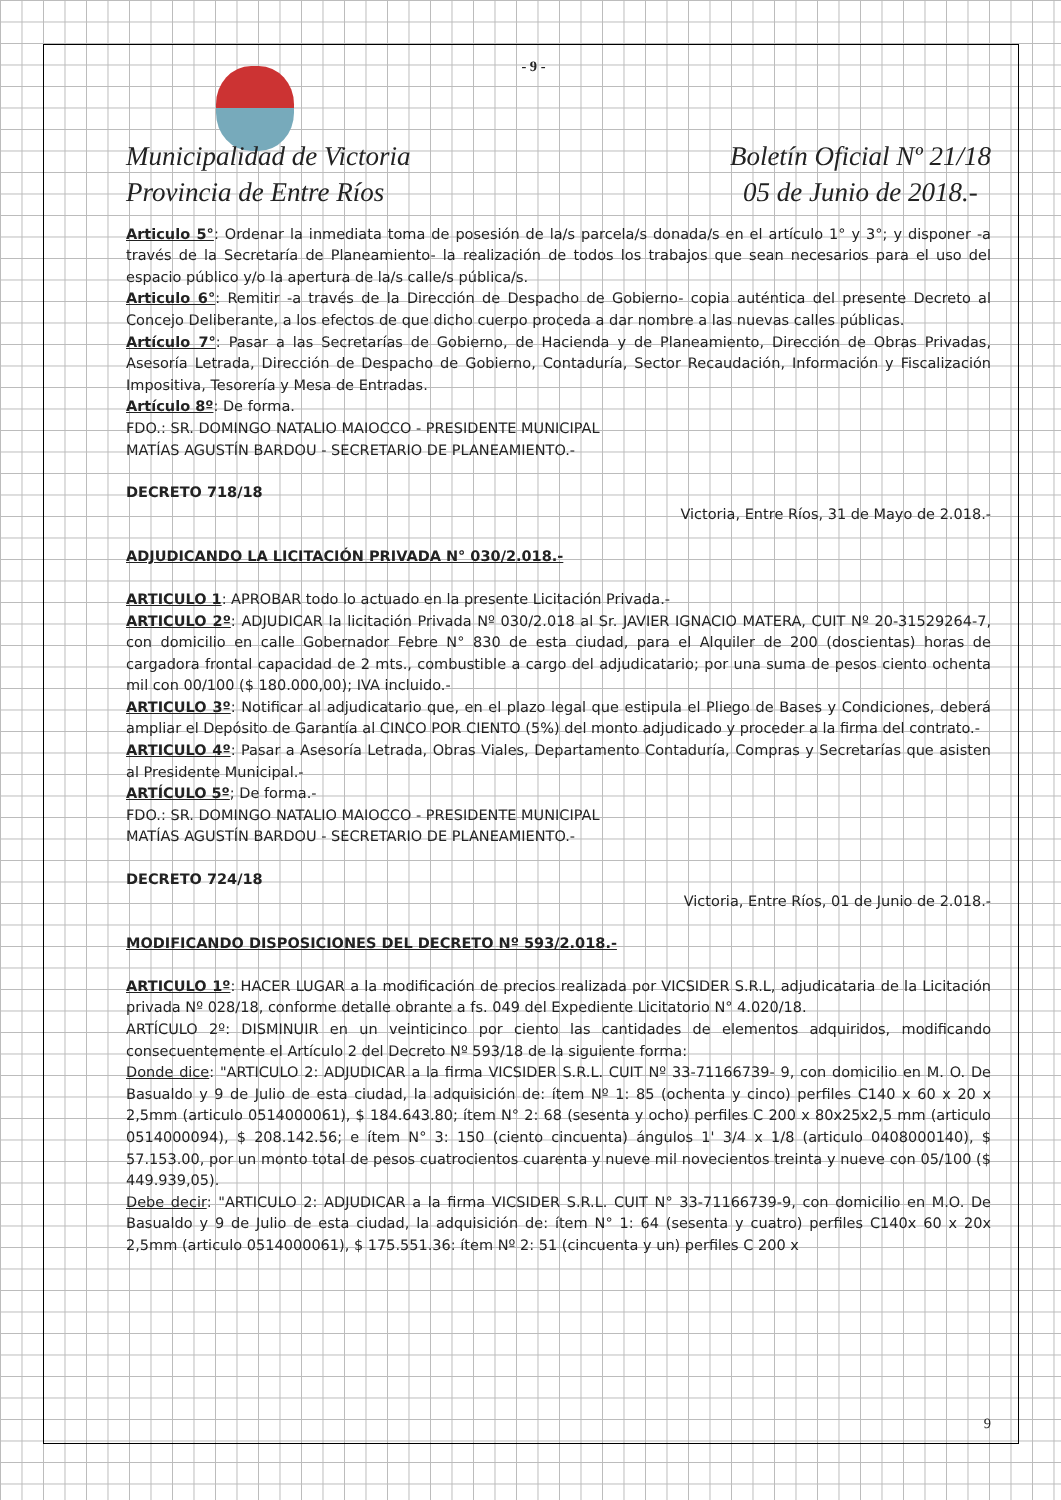- 9 -
Municipalidad de Victoria
Provincia de Entre Ríos
Boletín Oficial Nº 21/18
05 de Junio de 2018.-
Articulo 5°: Ordenar la inmediata toma de posesión de la/s parcela/s donada/s en el artículo 1° y 3°; y disponer -a través de la Secretaría de Planeamiento- la realización de todos los trabajos que sean necesarios para el uso del espacio público y/o la apertura de la/s calle/s pública/s.
Articulo 6°: Remitir -a través de la Dirección de Despacho de Gobierno- copia auténtica del presente Decreto al Concejo Deliberante, a los efectos de que dicho cuerpo proceda a dar nombre a las nuevas calles públicas.
Artículo 7°: Pasar a las Secretarías de Gobierno, de Hacienda y de Planeamiento, Dirección de Obras Privadas, Asesoría Letrada, Dirección de Despacho de Gobierno, Contaduría, Sector Recaudación, Información y Fiscalización Impositiva, Tesorería y Mesa de Entradas.
Artículo 8º: De forma.
FDO.: SR. DOMINGO NATALIO MAIOCCO - PRESIDENTE MUNICIPAL
MATÍAS AGUSTÍN BARDOU - SECRETARIO DE PLANEAMIENTO.-
DECRETO 718/18
Victoria, Entre Ríos, 31 de Mayo de 2.018.-
ADJUDICANDO LA LICITACIÓN PRIVADA N° 030/2.018.-
ARTICULO 1: APROBAR todo lo actuado en la presente Licitación Privada.-
ARTICULO 2º: ADJUDICAR la licitación Privada Nº 030/2.018 al Sr. JAVIER IGNACIO MATERA, CUIT Nº 20-31529264-7, con domicilio en calle Gobernador Febre N° 830 de esta ciudad, para el Alquiler de 200 (doscientas) horas de cargadora frontal capacidad de 2 mts., combustible a cargo del adjudicatario; por una suma de pesos ciento ochenta mil con 00/100 ($ 180.000,00); IVA incluido.-
ARTICULO 3º: Notificar al adjudicatario que, en el plazo legal que estipula el Pliego de Bases y Condiciones, deberá ampliar el Depósito de Garantía al CINCO POR CIENTO (5%) del monto adjudicado y proceder a la firma del contrato.-
ARTICULO 4º: Pasar a Asesoría Letrada, Obras Viales, Departamento Contaduría, Compras y Secretarías que asisten al Presidente Municipal.-
ARTÍCULO 5º; De forma.-
FDO.: SR. DOMINGO NATALIO MAIOCCO - PRESIDENTE MUNICIPAL
MATÍAS AGUSTÍN BARDOU - SECRETARIO DE PLANEAMIENTO.-
DECRETO 724/18
Victoria, Entre Ríos, 01 de Junio de 2.018.-
MODIFICANDO DISPOSICIONES DEL DECRETO Nº 593/2.018.-
ARTICULO 1º: HACER LUGAR a la modificación de precios realizada por VICSIDER S.R.L, adjudicataria de la Licitación privada Nº 028/18, conforme detalle obrante a fs. 049 del Expediente Licitatorio N° 4.020/18.
ARTÍCULO 2º: DISMINUIR en un veinticinco por ciento las cantidades de elementos adquiridos, modificando consecuentemente el Artículo 2 del Decreto Nº 593/18 de la siguiente forma:
Donde dice: "ARTICULO 2: ADJUDICAR a la firma VICSIDER S.R.L. CUIT Nº 33-71166739- 9, con domicilio en M. O. De Basualdo y 9 de Julio de esta ciudad, la adquisición de: ítem Nº 1: 85 (ochenta y cinco) perfiles C140 x 60 x 20 x 2,5mm (articulo 0514000061), $ 184.643.80; ítem N° 2: 68 (sesenta y ocho) perfiles C 200 x 80x25x2,5 mm (articulo 0514000094), $ 208.142.56; e ítem N° 3: 150 (ciento cincuenta) ángulos 1' 3/4 x 1/8 (articulo 0408000140), $ 57.153.00, por un monto total de pesos cuatrocientos cuarenta y nueve mil novecientos treinta y nueve con 05/100 ($ 449.939,05).
Debe decir: "ARTICULO 2: ADJUDICAR a la firma VICSIDER S.R.L. CUIT N° 33-71166739-9, con domicilio en M.O. De Basualdo y 9 de Julio de esta ciudad, la adquisición de: ítem N° 1: 64 (sesenta y cuatro) perfiles C140x 60 x 20x 2,5mm (articulo 0514000061), $ 175.551.36: ítem Nº 2: 51 (cincuenta y un) perfiles C 200 x
9